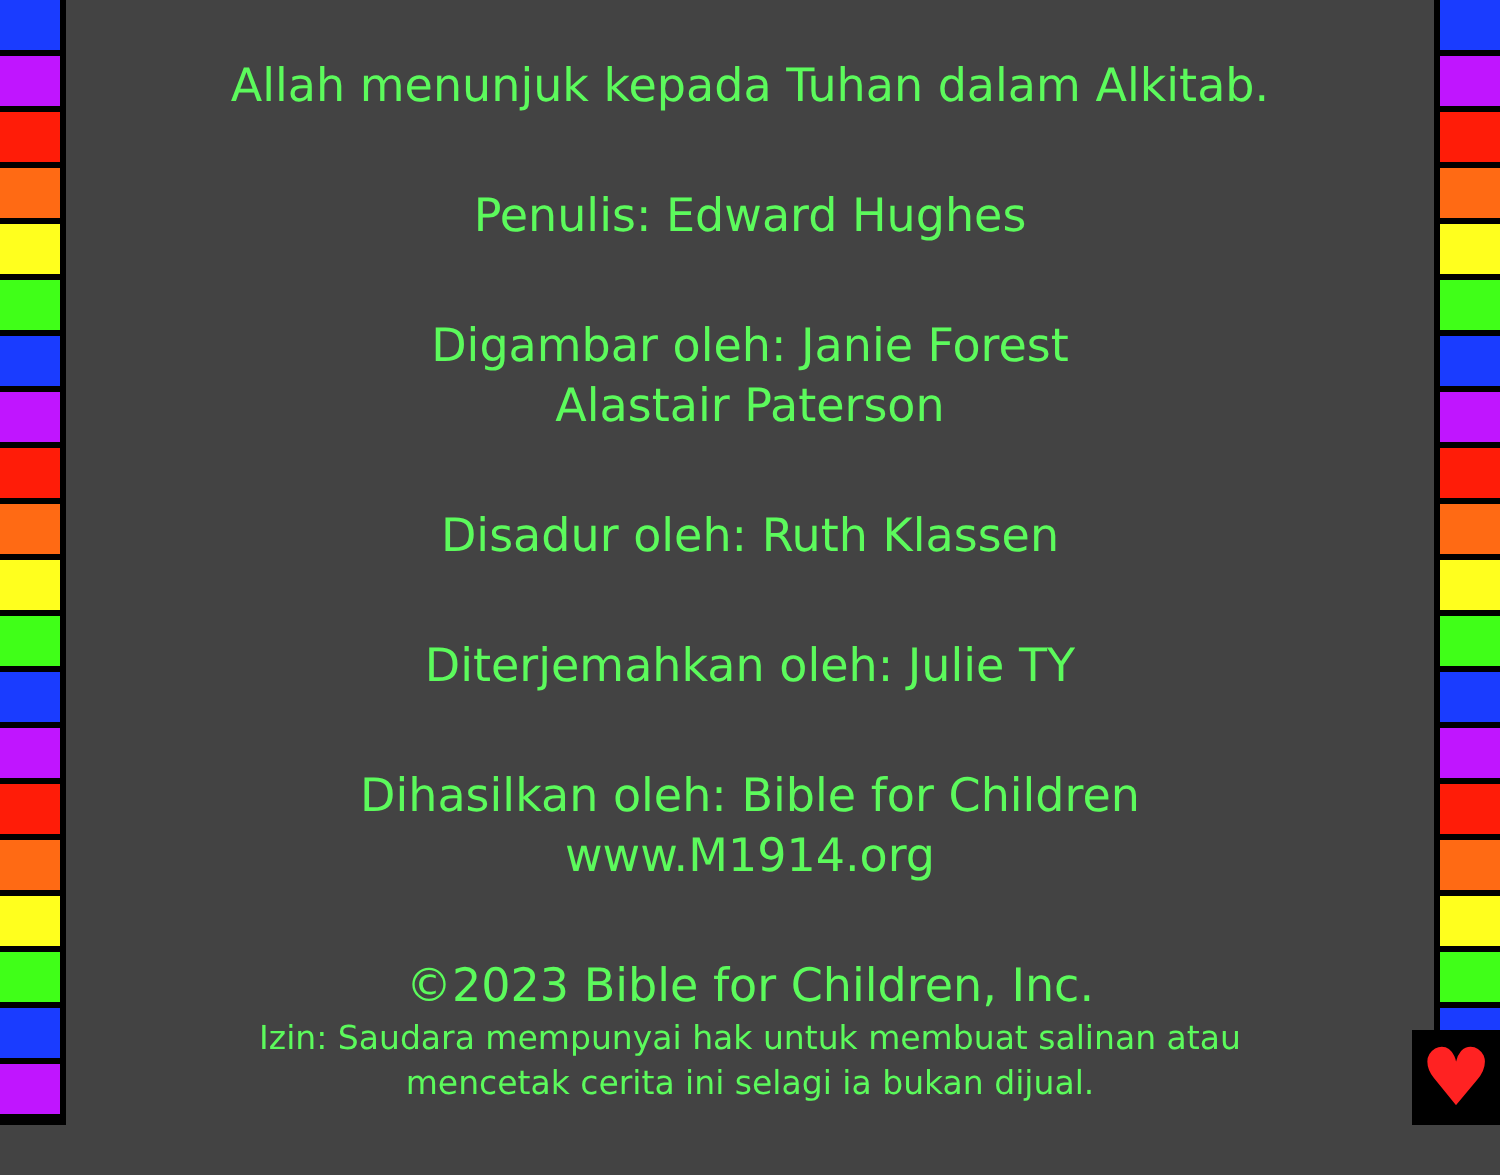♥
Allah menunjuk kepada Tuhan dalam Alkitab.
Penulis: Edward Hughes
Digambar oleh: Janie Forest
Alastair Paterson
Disadur oleh: Ruth Klassen
Diterjemahkan oleh: Julie TY
Dihasilkan oleh: Bible for Children
www.M1914.org
©2023 Bible for Children, Inc.
Izin: Saudara mempunyai hak untuk membuat salinan atau
mencetak cerita ini selagi ia bukan dijual.